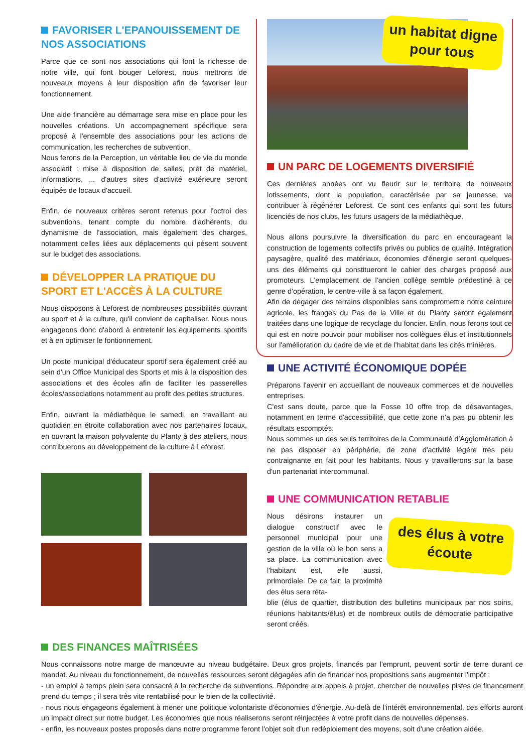FAVORISER L'EPANOUISSEMENT DE NOS ASSOCIATIONS
Parce que ce sont nos associations qui font la richesse de notre ville, qui font bouger Leforest, nous mettrons de nouveaux moyens à leur disposition afin de favoriser leur fonctionnement.
Une aide financière au démarrage sera mise en place pour les nouvelles créations. Un accompagnement spécifique sera proposé à l'ensemble des associations pour les actions de communication, les recherches de subvention.
Nous ferons de la Perception, un véritable lieu de vie du monde associatif : mise à disposition de salles, prêt de matériel, informations, ... d'autres sites d'activité extérieure seront équipés de locaux d'accueil.
Enfin, de nouveaux critères seront retenus pour l'octroi des subventions, tenant compte du nombre d'adhérents, du dynamisme de l'association, mais également des charges, notamment celles liées aux déplacements qui pèsent souvent sur le budget des associations.
DÉVELOPPER LA PRATIQUE DU SPORT ET L'ACCÈS À LA CULTURE
Nous disposons à Leforest de nombreuses possibilités ouvrant au sport et à la culture, qu'il convient de capitaliser. Nous nous engageons donc d'abord à entretenir les équipements sportifs et à en optimiser le fontionnement.
Un poste municipal d'éducateur sportif sera également créé au sein d'un Office Municipal des Sports et mis à la disposition des associations et des écoles afin de faciliter les passerelles écoles/associations notamment au profit des petites structures.
Enfin, ouvrant la médiathèque le samedi, en travaillant au quotidien en étroite collaboration avec nos partenaires locaux, en ouvrant la maison polyvalente du Planty à des ateliers, nous contribuerons au développement de la culture à Leforest.
un habitat digne pour tous
UN PARC DE LOGEMENTS DIVERSIFIÉ
Ces dernières années ont vu fleurir sur le territoire de nouveaux lotissements, dont la population, caractérisée par sa jeunesse, va contribuer à régénérer Leforest. Ce sont ces enfants qui sont les futurs licenciés de nos clubs, les futurs usagers de la médiathèque.
Nous allons poursuivre la diversification du parc en encourageant la construction de logements collectifs privés ou publics de qualité. Intégration paysagère, qualité des matériaux, économies d'énergie seront quelques-uns des éléments qui constitueront le cahier des charges proposé aux promoteurs. L'emplacement de l'ancien collège semble prédestiné à ce genre d'opération, le centre-ville à sa façon également.
Afin de dégager des terrains disponibles sans compromettre notre ceinture agricole, les franges du Pas de la Ville et du Planty seront également traitées dans une logique de recyclage du foncier. Enfin, nous ferons tout ce qui est en notre pouvoir pour mobiliser nos collègues élus et institutionnels sur l'amélioration du cadre de vie et de l'habitat dans les cités minières.
UNE ACTIVITÉ ÉCONOMIQUE DOPÉE
Préparons l'avenir en accueillant de nouveaux commerces et de nouvelles entreprises.
C'est sans doute, parce que la Fosse 10 offre trop de désavantages, notamment en terme d'accessibilité, que cette zone n'a pas pu obtenir les résultats escomptés.
Nous sommes un des seuls territoires de la Communauté d'Agglomération à ne pas disposer en périphérie, de zone d'activité légère très peu contraignante en fait pour les habitants. Nous y travaillerons sur la base d'un partenariat intercommunal.
UNE COMMUNICATION RETABLIE
Nous désirons instaurer un dialogue constructif avec le personnel municipal pour une gestion de la ville où le bon sens a sa place. La communication avec l'habitant est, elle aussi, primordiale. De ce fait, la proximité des élus sera réta-
des élus à votre écoute
blie (élus de quartier, distribution des bulletins municipaux par nos soins, réunions habitants/élus) et de nombreux outils de démocratie participative seront créés.
DES FINANCES MAÎTRISÉES
Nous connaissons notre marge de manœuvre au niveau budgétaire. Deux gros projets, financés par l'emprunt, peuvent sortir de terre durant ce mandat. Au niveau du fonctionnement, de nouvelles ressources seront dégagées afin de financer nos propositions sans augmenter l'impôt :
- un emploi à temps plein sera consacré à la recherche de subventions. Répondre aux appels à projet, chercher de nouvelles pistes de financement prend du temps ; il sera très vite rentabilisé pour le bien de la collectivité.
- nous nous engageons également à mener une politique volontariste d'économies d'énergie. Au-delà de l'intérêt environnemental, ces efforts auront un impact direct sur notre budget. Les économies que nous réaliserons seront réinjectées à votre profit dans de nouvelles dépenses.
- enfin, les nouveaux postes proposés dans notre programme feront l'objet soit d'un redéploiement des moyens, soit d'une création aidée.